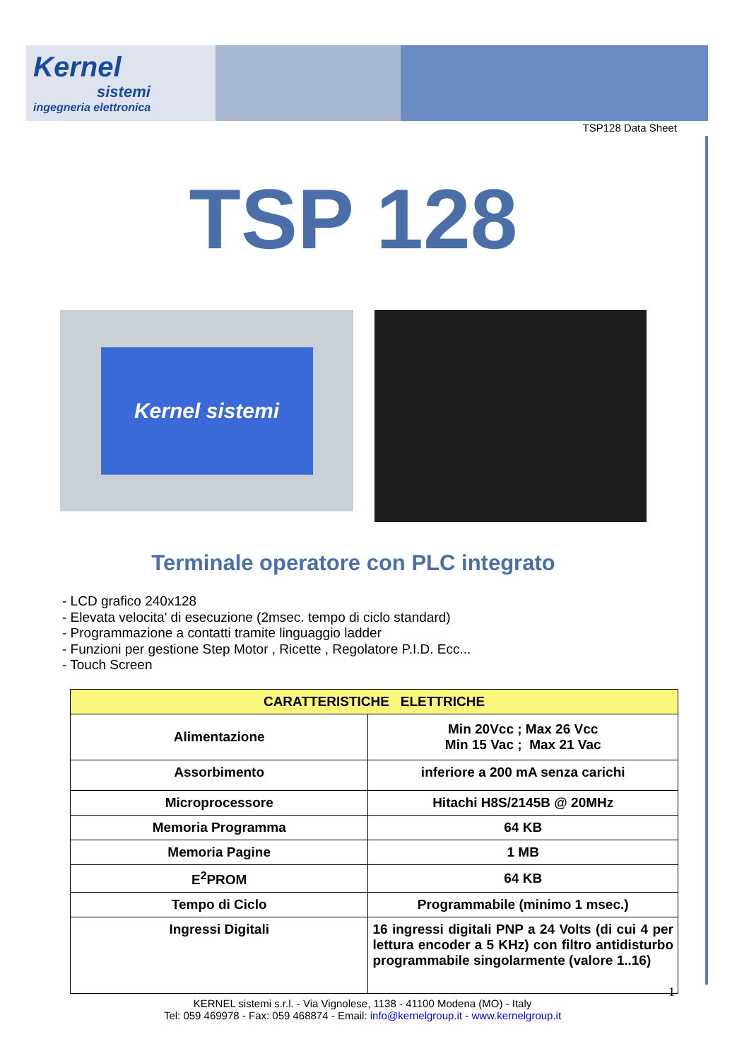Kernel
sistemi
ingegneria elettronica
TSP128 Data Sheet
TSP 128
Kernel sistemi
Terminale operatore con PLC integrato
- LCD grafico 240x128
- Elevata velocita' di esecuzione (2msec. tempo di ciclo standard)
- Programmazione a contatti tramite linguaggio ladder
- Funzioni per gestione Step Motor , Ricette , Regolatore P.I.D. Ecc...
- Touch Screen
| CARATTERISTICHE ELETTRICHE | |
| --- | --- |
| Alimentazione | Min 20Vcc ; Max 26 Vcc Min 15 Vac ; Max 21 Vac |
| Assorbimento | inferiore a 200 mA senza carichi |
| Microprocessore | Hitachi H8S/2145B @ 20MHz |
| Memoria Programma | 64 KB |
| Memoria Pagine | 1 MB |
| E<sup>2</sup>PROM | 64 KB |
| Tempo di Ciclo | Programmabile (minimo 1 msec.) |
| Ingressi Digitali | 16 ingressi digitali PNP a 24 Volts (di cui 4 per lettura encoder a 5 KHz) con filtro antidisturbo programmabile singolarmente (valore 1..16) |
1
KERNEL sistemi s.r.l. - Via Vignolese, 1138 - 41100 Modena (MO) - Italy
Tel: 059 469978 - Fax: 059 468874 - Email: info@kernelgroup.it - www.kernelgroup.it